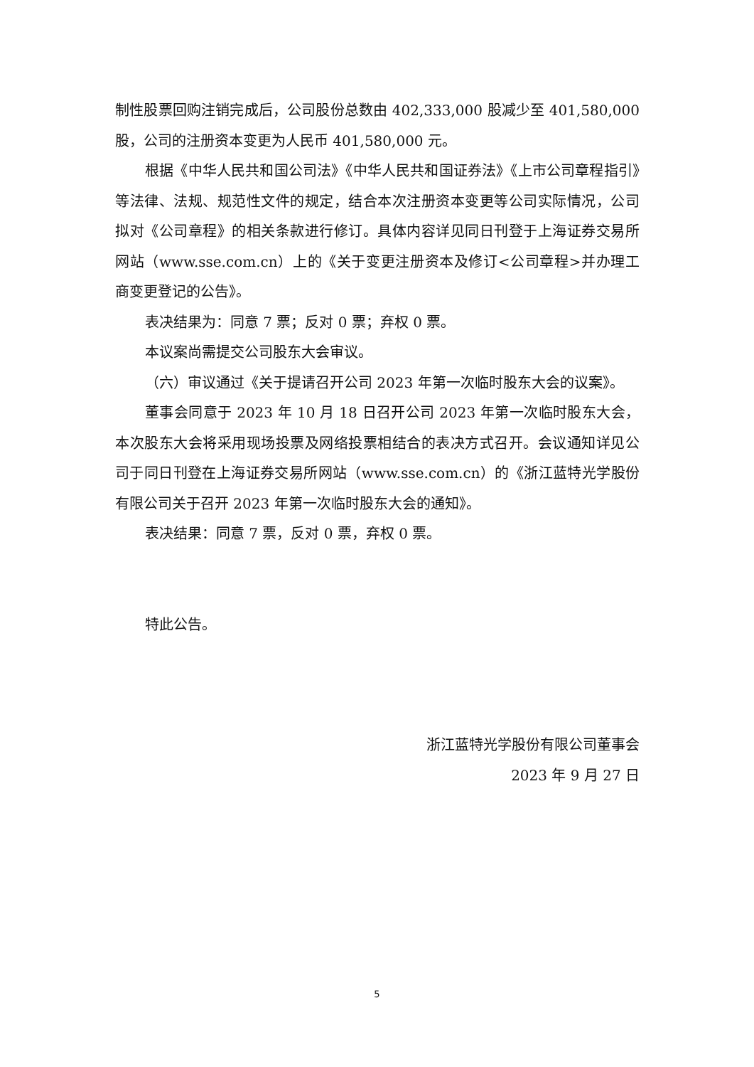制性股票回购注销完成后，公司股份总数由 402,333,000 股减少至 401,580,000 股，公司的注册资本变更为人民币 401,580,000 元。
根据《中华人民共和国公司法》《中华人民共和国证券法》《上市公司章程指引》等法律、法规、规范性文件的规定，结合本次注册资本变更等公司实际情况，公司拟对《公司章程》的相关条款进行修订。具体内容详见同日刊登于上海证券交易所网站（www.sse.com.cn）上的《关于变更注册资本及修订<公司章程>并办理工商变更登记的公告》。
表决结果为：同意 7 票；反对 0 票；弃权 0 票。
本议案尚需提交公司股东大会审议。
（六）审议通过《关于提请召开公司 2023 年第一次临时股东大会的议案》。
董事会同意于 2023 年 10 月 18 日召开公司 2023 年第一次临时股东大会，本次股东大会将采用现场投票及网络投票相结合的表决方式召开。会议通知详见公司于同日刊登在上海证券交易所网站（www.sse.com.cn）的《浙江蓝特光学股份有限公司关于召开 2023 年第一次临时股东大会的通知》。
表决结果：同意 7 票，反对 0 票，弃权 0 票。
特此公告。
浙江蓝特光学股份有限公司董事会
2023 年 9 月 27 日
5